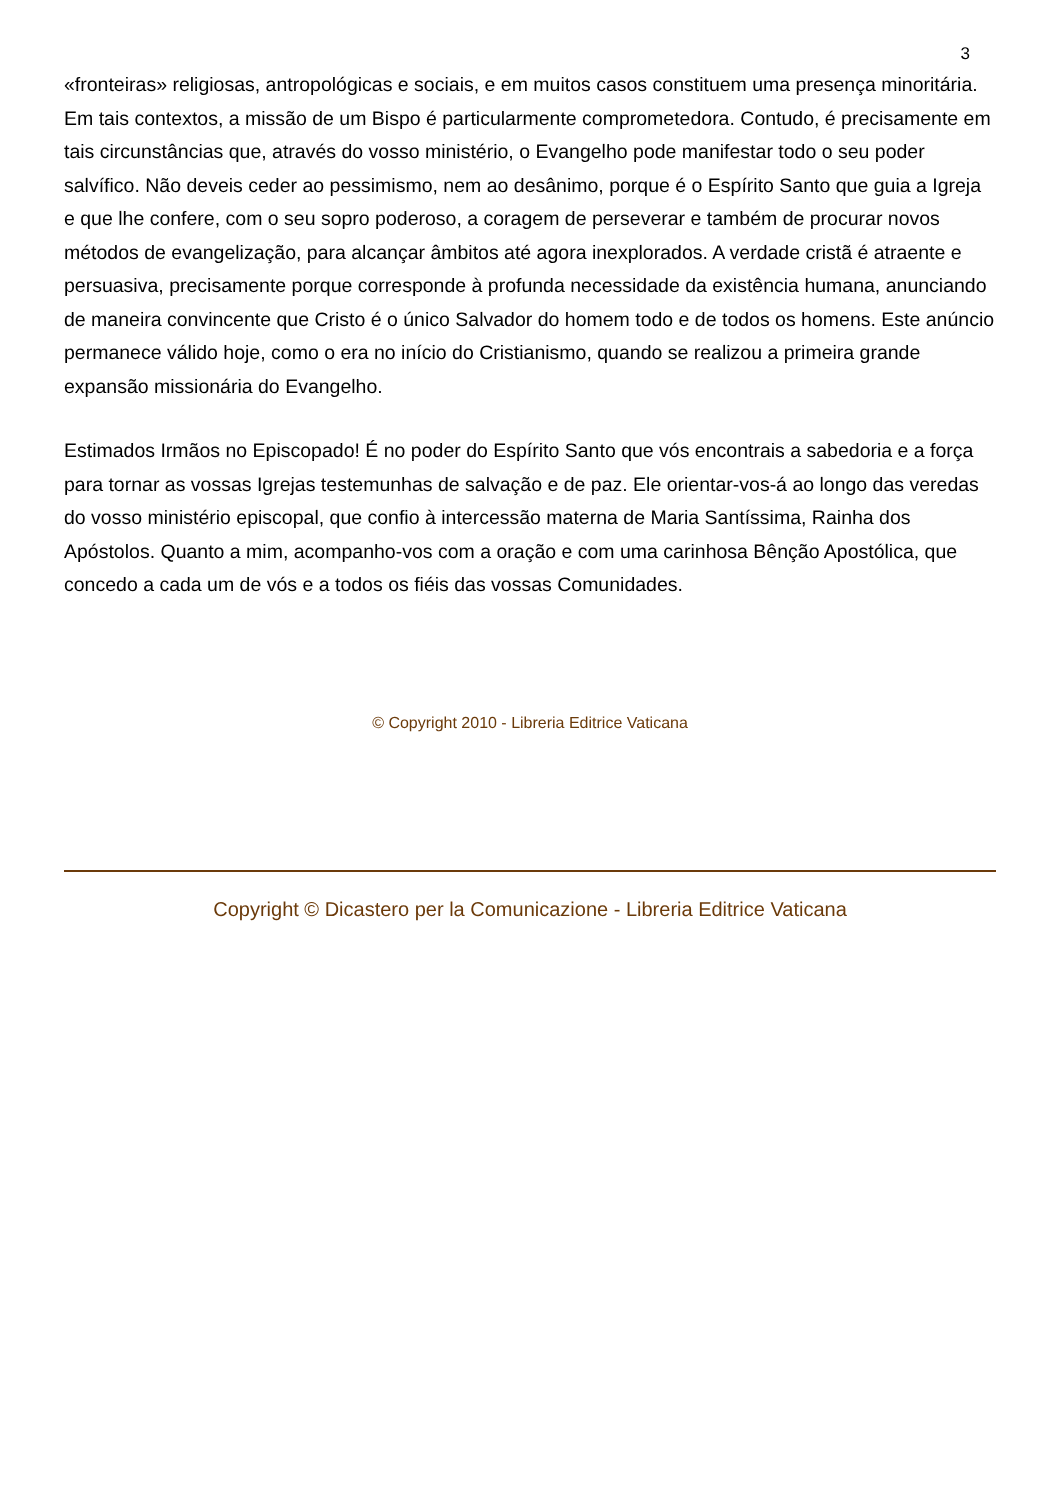3
«fronteiras» religiosas, antropológicas e sociais, e em muitos casos constituem uma presença minoritária. Em tais contextos, a missão de um Bispo é particularmente comprometedora. Contudo, é precisamente em tais circunstâncias que, através do vosso ministério, o Evangelho pode manifestar todo o seu poder salvífico. Não deveis ceder ao pessimismo, nem ao desânimo, porque é o Espírito Santo que guia a Igreja e que lhe confere, com o seu sopro poderoso, a coragem de perseverar e também de procurar novos métodos de evangelização, para alcançar âmbitos até agora inexplorados. A verdade cristã é atraente e persuasiva, precisamente porque corresponde à profunda necessidade da existência humana, anunciando de maneira convincente que Cristo é o único Salvador do homem todo e de todos os homens. Este anúncio permanece válido hoje, como o era no início do Cristianismo, quando se realizou a primeira grande expansão missionária do Evangelho.
Estimados Irmãos no Episcopado! É no poder do Espírito Santo que vós encontrais a sabedoria e a força para tornar as vossas Igrejas testemunhas de salvação e de paz. Ele orientar-vos-á ao longo das veredas do vosso ministério episcopal, que confio à intercessão materna de Maria Santíssima, Rainha dos Apóstolos. Quanto a mim, acompanho-vos com a oração e com uma carinhosa Bênção Apostólica, que concedo a cada um de vós e a todos os fiéis das vossas Comunidades.
© Copyright 2010 - Libreria Editrice Vaticana
Copyright © Dicastero per la Comunicazione - Libreria Editrice Vaticana